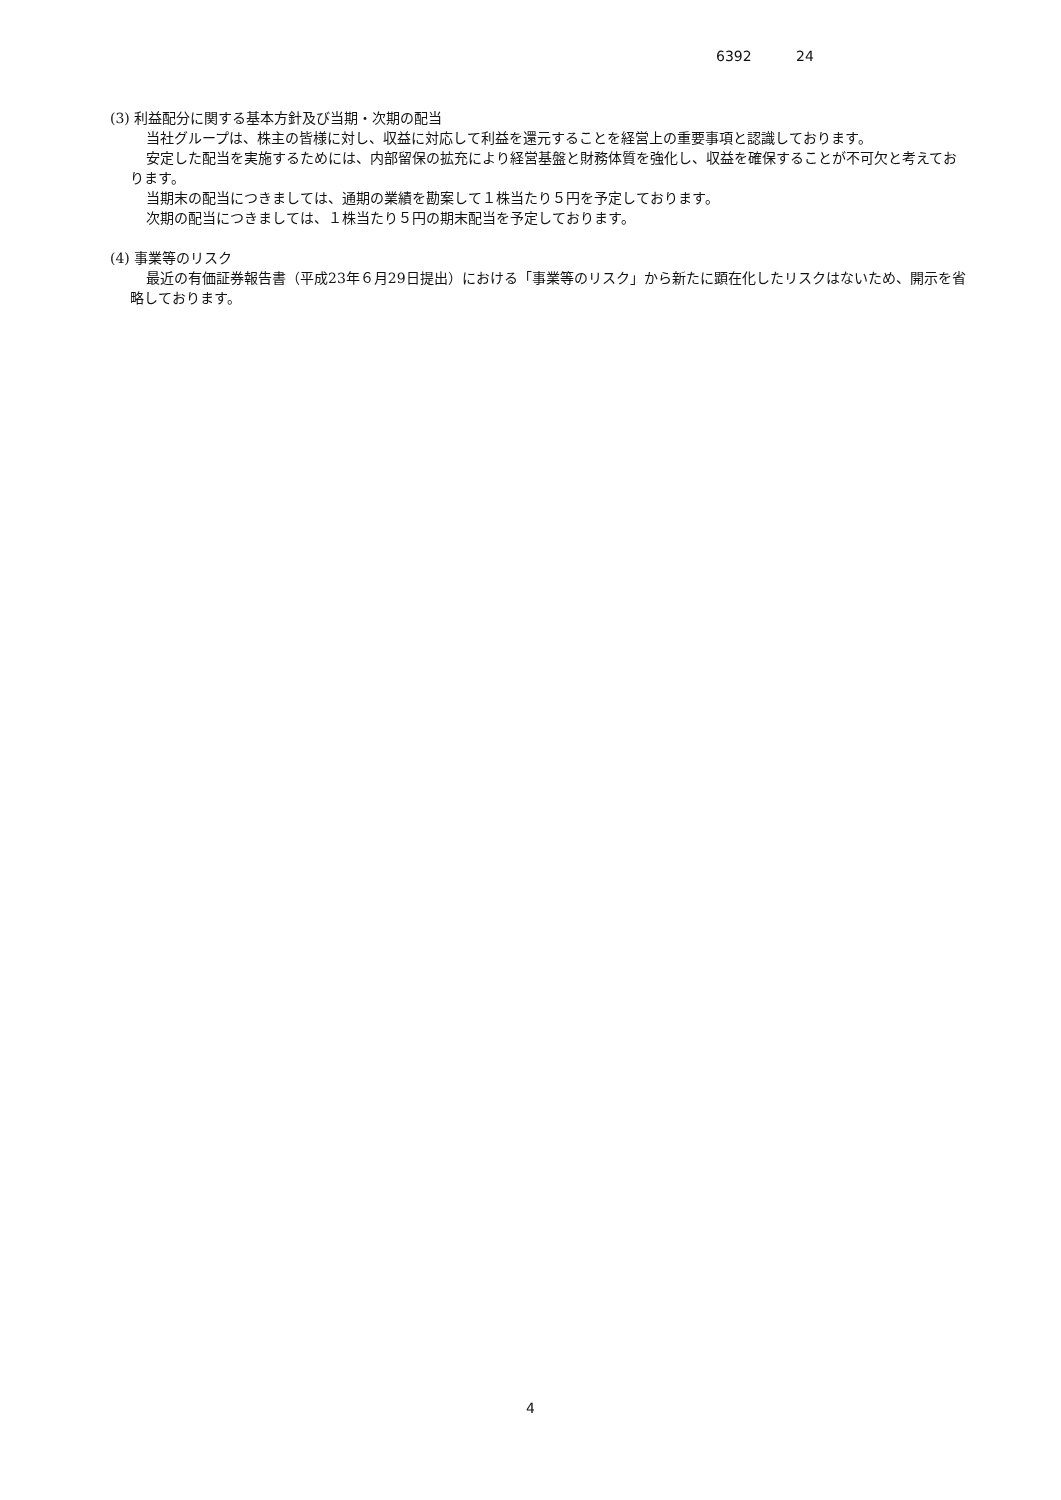6392 24
(3) 利益配分に関する基本方針及び当期・次期の配当
当社グループは、株主の皆様に対し、収益に対応して利益を還元することを経営上の重要事項と認識しております。
安定した配当を実施するためには、内部留保の拡充により経営基盤と財務体質を強化し、収益を確保することが不可欠と考えております。
当期末の配当につきましては、通期の業績を勘案して１株当たり５円を予定しております。
次期の配当につきましては、１株当たり５円の期末配当を予定しております。
(4) 事業等のリスク
最近の有価証券報告書（平成23年６月29日提出）における「事業等のリスク」から新たに顕在化したリスクはないため、開示を省略しております。
4